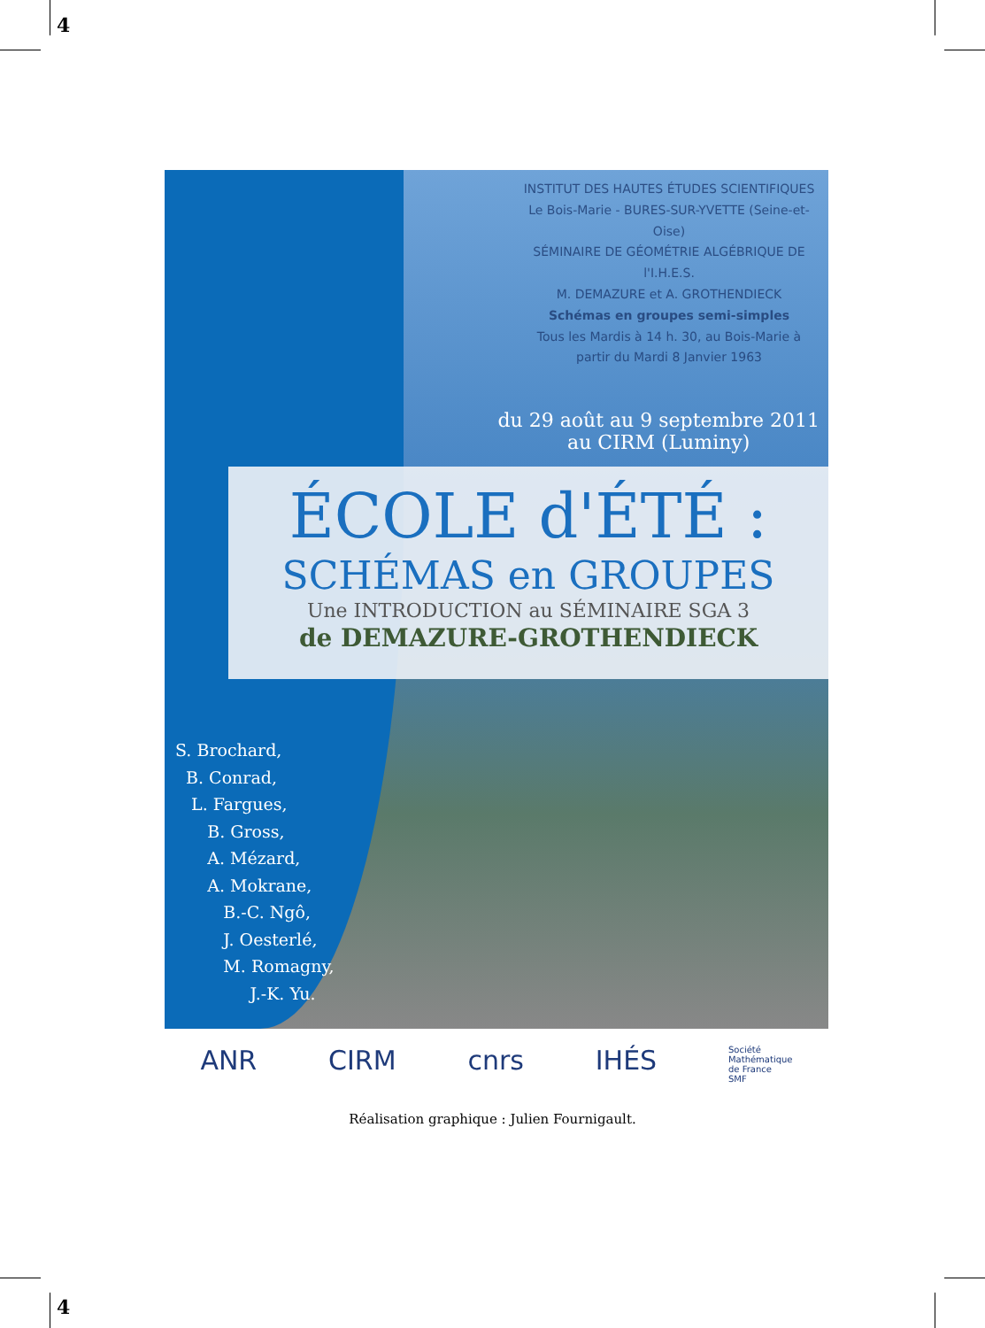4
INSTITUT DES HAUTES ÉTUDES SCIENTIFIQUES
Le Bois-Marie - BURES-SUR-YVETTE (Seine-et-Oise)
SÉMINAIRE DE GÉOMÉTRIE ALGÉBRIQUE DE l'I.H.E.S.
M. DEMAZURE et A. GROTHENDIECK
Schémas en groupes semi-simples
Tous les Mardis à 14 h. 30, au Bois-Marie à partir du Mardi 8 Janvier 1963
du 29 août au 9 septembre 2011
au CIRM (Luminy)
ÉCOLE d'ÉTÉ :
SCHÉMAS en GROUPES
Une INTRODUCTION au SÉMINAIRE SGA 3
de DEMAZURE-GROTHENDIECK
S. Brochard,
B. Conrad,
L. Fargues,
B. Gross,
A. Mézard,
A. Mokrane,
B.-C. Ngô,
J. Oesterlé,
M. Romagny,
J.-K. Yu.
ANR CIRM cnrs IHÉS Société
Mathématique
de France
SMF
Réalisation graphique : Julien Fournigault.
4